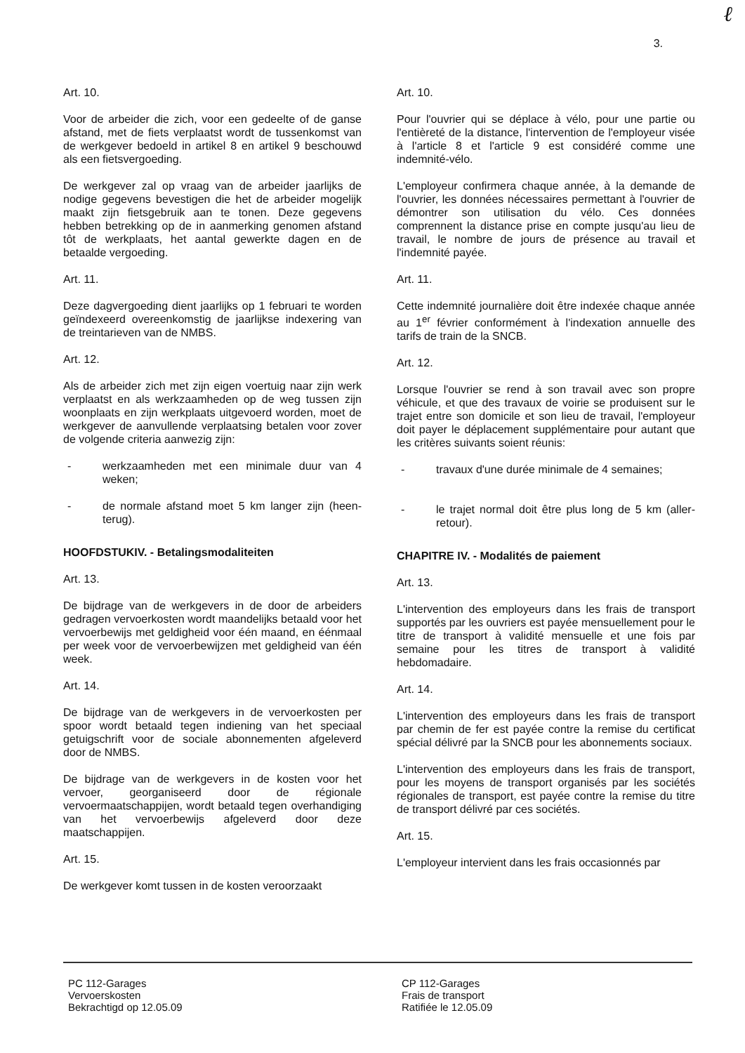ℓ
3.
Art. 10.
Voor de arbeider die zich, voor een gedeelte of de ganse afstand, met de fiets verplaatst wordt de tussenkomst van de werkgever bedoeld in artikel 8 en artikel 9 beschouwd als een fietsvergoeding.
De werkgever zal op vraag van de arbeider jaarlijks de nodige gegevens bevestigen die het de arbeider mogelijk maakt zijn fietsgebruik aan te tonen. Deze gegevens hebben betrekking op de in aanmerking genomen afstand tôt de werkplaats, het aantal gewerkte dagen en de betaalde vergoeding.
Art. 11.
Deze dagvergoeding dient jaarlijks op 1 februari te worden geïndexeerd overeenkomstig de jaarlijkse indexering van de treintarieven van de NMBS.
Art. 12.
Als de arbeider zich met zijn eigen voertuig naar zijn werk verplaatst en als werkzaamheden op de weg tussen zijn woonplaats en zijn werkplaats uitgevoerd worden, moet de werkgever de aanvullende verplaatsing betalen voor zover de volgende criteria aanwezig zijn:
- werkzaamheden met een minimale duur van 4 weken;
- de normale afstand moet 5 km langer zijn (heen-terug).
HOOFDSTUKIV. - Betalingsmodaliteiten
Art. 13.
De bijdrage van de werkgevers in de door de arbeiders gedragen vervoerkosten wordt maandelijks betaald voor het vervoerbewijs met geldigheid voor één maand, en éénmaal per week voor de vervoerbewijzen met geldigheid van één week.
Art. 14.
De bijdrage van de werkgevers in de vervoerkosten per spoor wordt betaald tegen indiening van het speciaal getuigschrift voor de sociale abonnementen afgeleverd door de NMBS.
De bijdrage van de werkgevers in de kosten voor het vervoer, georganiseerd door de régionale vervoermaatschappijen, wordt betaald tegen overhandiging van het vervoerbewijs afgeleverd door deze maatschappijen.
Art. 15.
De werkgever komt tussen in de kosten veroorzaakt
Art. 10.
Pour l'ouvrier qui se déplace à vélo, pour une partie ou l'entièreté de la distance, l'intervention de l'employeur visée à l'article 8 et l'article 9 est considéré comme une indemnité-vélo.
L'employeur confirmera chaque année, à la demande de l'ouvrier, les données nécessaires permettant à l'ouvrier de démontrer son utilisation du vélo. Ces données comprennent la distance prise en compte jusqu'au lieu de travail, le nombre de jours de présence au travail et l'indemnité payée.
Art. 11.
Cette indemnité journalière doit être indexée chaque année au 1<sup>er</sup> février conformément à l'indexation annuelle des tarifs de train de la SNCB.
Art. 12.
Lorsque l'ouvrier se rend à son travail avec son propre véhicule, et que des travaux de voirie se produisent sur le trajet entre son domicile et son lieu de travail, l'employeur doit payer le déplacement supplémentaire pour autant que les critères suivants soient réunis:
- travaux d'une durée minimale de 4 semaines;
- le trajet normal doit être plus long de 5 km (aller-retour).
CHAPITRE IV. - Modalités de paiement
Art. 13.
L'intervention des employeurs dans les frais de transport supportés par les ouvriers est payée mensuellement pour le titre de transport à validité mensuelle et une fois par semaine pour les titres de transport à validité hebdomadaire.
Art. 14.
L'intervention des employeurs dans les frais de transport par chemin de fer est payée contre la remise du certificat spécial délivré par la SNCB pour les abonnements sociaux.
L'intervention des employeurs dans les frais de transport, pour les moyens de transport organisés par les sociétés régionales de transport, est payée contre la remise du titre de transport délivré par ces sociétés.
Art. 15.
L'employeur intervient dans les frais occasionnés par
PC 112-Garages
Vervoerskosten
Bekrachtigd op 12.05.09
CP 112-Garages
Frais de transport
Ratifiée le 12.05.09